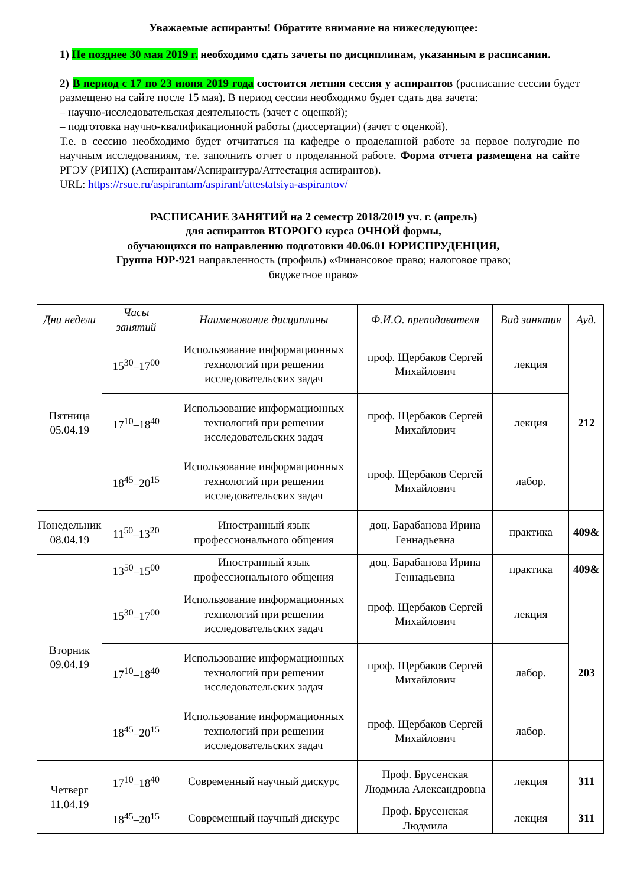Уважаемые аспиранты! Обратите внимание на нижеследующее:
1) Не позднее 30 мая 2019 г. необходимо сдать зачеты по дисциплинам, указанным в расписании.
2) В период с 17 по 23 июня 2019 года состоится летняя сессия у аспирантов (расписание сессии будет размещено на сайте после 15 мая). В период сессии необходимо будет сдать два зачета:
– научно-исследовательская деятельность (зачет с оценкой);
– подготовка научно-квалификационной работы (диссертации) (зачет с оценкой).
Т.е. в сессию необходимо будет отчитаться на кафедре о проделанной работе за первое полугодие по научным исследованиям, т.е. заполнить отчет о проделанной работе. Форма отчета размещена на сайте РГЭУ (РИНХ) (Аспирантам/Аспирантура/Аттестация аспирантов).
URL: https://rsue.ru/aspirantam/aspirant/attestatsiya-aspirantov/
РАСПИСАНИЕ ЗАНЯТИЙ на 2 семестр 2018/2019 уч. г. (апрель)
для аспирантов ВТОРОГО курса ОЧНОЙ формы,
обучающихся по направлению подготовки 40.06.01 ЮРИСПРУДЕНЦИЯ,
Группа ЮР-921 направленность (профиль) «Финансовое право; налоговое право;
бюджетное право»
| Дни недели | Часы занятий | Наименование дисциплины | Ф.И.О. преподавателя | Вид занятия | Ауд. |
| --- | --- | --- | --- | --- | --- |
| Пятница 05.04.19 | 15<sup>30</sup>–17<sup>00</sup> | Использование информационных технологий при решении исследовательских задач | проф. Щербаков Сергей Михайлович | лекция | 212 |
| | 17<sup>10</sup>–18<sup>40</sup> | Использование информационных технологий при решении исследовательских задач | проф. Щербаков Сергей Михайлович | лекция | |
| | 18<sup>45</sup>–20<sup>15</sup> | Использование информационных технологий при решении исследовательских задач | проф. Щербаков Сергей Михайлович | лабор. | |
| Понедельник 08.04.19 | 11<sup>50</sup>–13<sup>20</sup> | Иностранный язык профессионального общения | доц. Барабанова Ирина Геннадьевна | практика | 409& |
| Вторник 09.04.19 | 13<sup>50</sup>–15<sup>00</sup> | Иностранный язык профессионального общения | доц. Барабанова Ирина Геннадьевна | практика | 409& |
| | 15<sup>30</sup>–17<sup>00</sup> | Использование информационных технологий при решении исследовательских задач | проф. Щербаков Сергей Михайлович | лекция | 203 |
| | 17<sup>10</sup>–18<sup>40</sup> | Использование информационных технологий при решении исследовательских задач | проф. Щербаков Сергей Михайлович | лабор. | |
| | 18<sup>45</sup>–20<sup>15</sup> | Использование информационных технологий при решении исследовательских задач | проф. Щербаков Сергей Михайлович | лабор. | |
| Четверг 11.04.19 | 17<sup>10</sup>–18<sup>40</sup> | Современный научный дискурс | Проф. Брусенская Людмила Александровна | лекция | 311 |
| | 18<sup>45</sup>–20<sup>15</sup> | Современный научный дискурс | Проф. Брусенская Людмила | лекция | 311 |